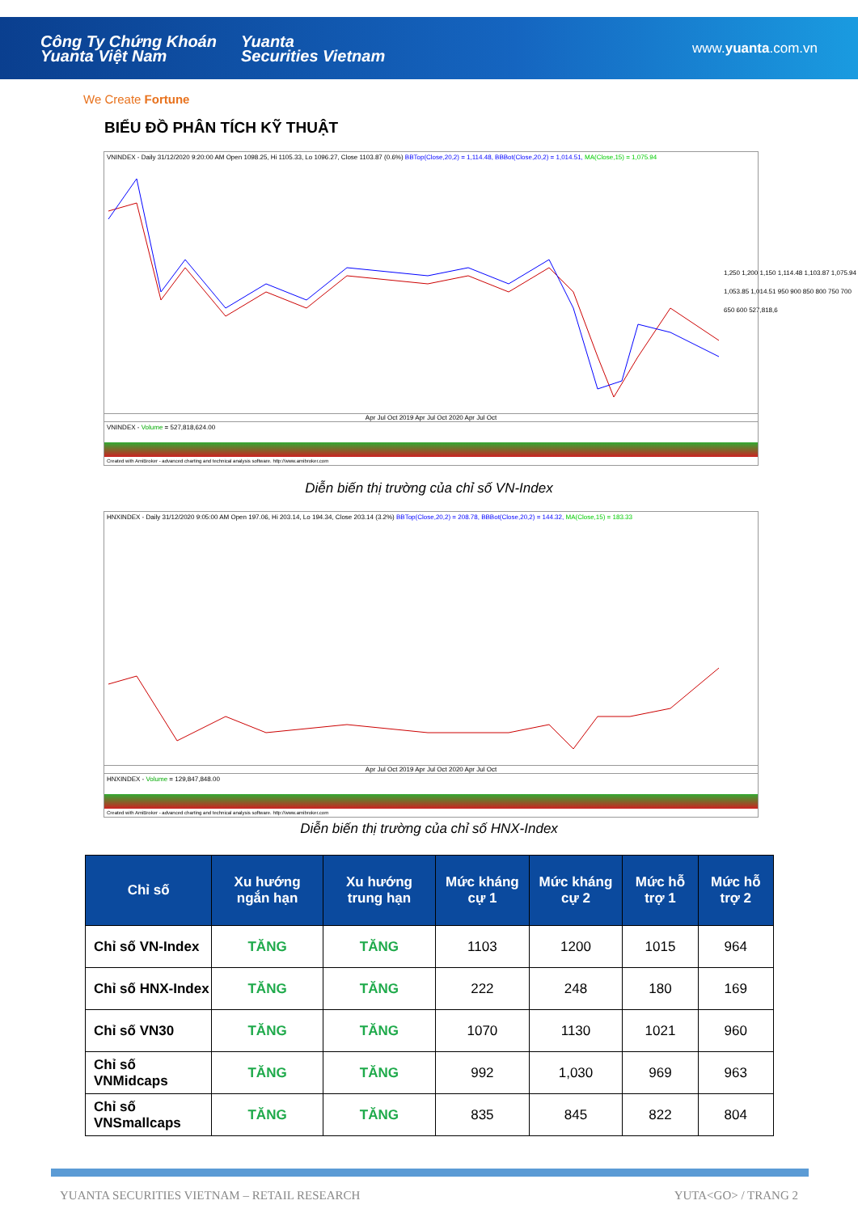Công Ty Chứng Khoán
Yuanta Việt Nam
Yuanta
Securities Vietnam
www.yuanta.com.vn
We Create Fortune
BIỂU ĐỒ PHÂN TÍCH KỸ THUẬT
VNINDEX - Daily 31/12/2020 9:20:00 AM Open 1098.25, Hi 1105.33, Lo 1096.27, Close 1103.87 (0.6%) BBTop(Close,20,2) = 1,114.48, BBBot(Close,20,2) = 1,014.51, MA(Close,15) = 1,075.94
Apr Jul Oct 2019 Apr Jul Oct 2020 Apr Jul Oct
VNINDEX - Volume = 527,818,624.00
Created with AmiBroker - advanced charting and technical analysis software. http://www.amibroker.com
1,250 1,200 1,150 1,114.48 1,103.87 1,075.94 1,053.85 1,014.51 950 900 850 800 750 700 650 600 527,818,6
Diễn biến thị trường của chỉ số VN-Index
HNXINDEX - Daily 31/12/2020 9:05:00 AM Open 197.06, Hi 203.14, Lo 194.34, Close 203.14 (3.2%) BBTop(Close,20,2) = 208.78, BBBot(Close,20,2) = 144.32, MA(Close,15) = 183.33
Apr Jul Oct 2019 Apr Jul Oct 2020 Apr Jul Oct
HNXINDEX - Volume = 129,847,848.00
Created with AmiBroker - advanced charting and technical analysis software. http://www.amibroker.com
Diễn biến thị trường của chỉ số HNX-Index
| Chỉ số | Xu hướng ngắn hạn | Xu hướng trung hạn | Mức kháng cự 1 | Mức kháng cự 2 | Mức hỗ trợ 1 | Mức hỗ trợ 2 |
| --- | --- | --- | --- | --- | --- | --- |
| Chỉ số VN-Index | TĂNG | TĂNG | 1103 | 1200 | 1015 | 964 |
| Chỉ số HNX-Index | TĂNG | TĂNG | 222 | 248 | 180 | 169 |
| Chỉ số VN30 | TĂNG | TĂNG | 1070 | 1130 | 1021 | 960 |
| Chỉ số VNMidcaps | TĂNG | TĂNG | 992 | 1,030 | 969 | 963 |
| Chỉ số VNSmallcaps | TĂNG | TĂNG | 835 | 845 | 822 | 804 |
YUANTA SECURITIES VIETNAM – RETAIL RESEARCH YUTA<GO> / TRANG 2